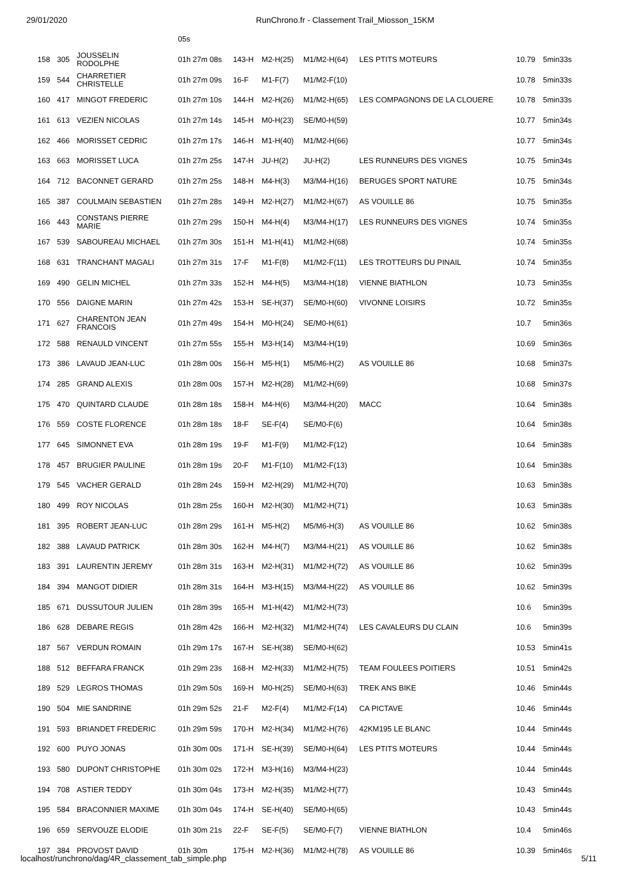29/01/2020 RunChrono.fr - Classement Trail_Miosson_15KM
| | | | 05s | | | | | | |
| 158 | 305 | JOUSSELIN RODOLPHE | 01h 27m 08s | 143-H | M2-H(25) | M1/M2-H(64) | LES PTITS MOTEURS | 10.79 | 5min33s |
| 159 | 544 | CHARRETIER CHRISTELLE | 01h 27m 09s | 16-F | M1-F(7) | M1/M2-F(10) | | 10.78 | 5min33s |
| 160 | 417 | MINGOT FREDERIC | 01h 27m 10s | 144-H | M2-H(26) | M1/M2-H(65) | LES COMPAGNONS DE LA CLOUERE | 10.78 | 5min33s |
| 161 | 613 | VEZIEN NICOLAS | 01h 27m 14s | 145-H | M0-H(23) | SE/M0-H(59) | | 10.77 | 5min34s |
| 162 | 466 | MORISSET CEDRIC | 01h 27m 17s | 146-H | M1-H(40) | M1/M2-H(66) | | 10.77 | 5min34s |
| 163 | 663 | MORISSET LUCA | 01h 27m 25s | 147-H | JU-H(2) | JU-H(2) | LES RUNNEURS DES VIGNES | 10.75 | 5min34s |
| 164 | 712 | BACONNET GERARD | 01h 27m 25s | 148-H | M4-H(3) | M3/M4-H(16) | BERUGES SPORT NATURE | 10.75 | 5min34s |
| 165 | 387 | COULMAIN SEBASTIEN | 01h 27m 28s | 149-H | M2-H(27) | M1/M2-H(67) | AS VOUILLE 86 | 10.75 | 5min35s |
| 166 | 443 | CONSTANS PIERRE MARIE | 01h 27m 29s | 150-H | M4-H(4) | M3/M4-H(17) | LES RUNNEURS DES VIGNES | 10.74 | 5min35s |
| 167 | 539 | SABOUREAU MICHAEL | 01h 27m 30s | 151-H | M1-H(41) | M1/M2-H(68) | | 10.74 | 5min35s |
| 168 | 631 | TRANCHANT MAGALI | 01h 27m 31s | 17-F | M1-F(8) | M1/M2-F(11) | LES TROTTEURS DU PINAIL | 10.74 | 5min35s |
| 169 | 490 | GELIN MICHEL | 01h 27m 33s | 152-H | M4-H(5) | M3/M4-H(18) | VIENNE BIATHLON | 10.73 | 5min35s |
| 170 | 556 | DAIGNE MARIN | 01h 27m 42s | 153-H | SE-H(37) | SE/M0-H(60) | VIVONNE LOISIRS | 10.72 | 5min35s |
| 171 | 627 | CHARENTON JEAN FRANCOIS | 01h 27m 49s | 154-H | M0-H(24) | SE/M0-H(61) | | 10.7 | 5min36s |
| 172 | 588 | RENAULD VINCENT | 01h 27m 55s | 155-H | M3-H(14) | M3/M4-H(19) | | 10.69 | 5min36s |
| 173 | 386 | LAVAUD JEAN-LUC | 01h 28m 00s | 156-H | M5-H(1) | M5/M6-H(2) | AS VOUILLE 86 | 10.68 | 5min37s |
| 174 | 285 | GRAND ALEXIS | 01h 28m 00s | 157-H | M2-H(28) | M1/M2-H(69) | | 10.68 | 5min37s |
| 175 | 470 | QUINTARD CLAUDE | 01h 28m 18s | 158-H | M4-H(6) | M3/M4-H(20) | MACC | 10.64 | 5min38s |
| 176 | 559 | COSTE FLORENCE | 01h 28m 18s | 18-F | SE-F(4) | SE/M0-F(6) | | 10.64 | 5min38s |
| 177 | 645 | SIMONNET EVA | 01h 28m 19s | 19-F | M1-F(9) | M1/M2-F(12) | | 10.64 | 5min38s |
| 178 | 457 | BRUGIER PAULINE | 01h 28m 19s | 20-F | M1-F(10) | M1/M2-F(13) | | 10.64 | 5min38s |
| 179 | 545 | VACHER GERALD | 01h 28m 24s | 159-H | M2-H(29) | M1/M2-H(70) | | 10.63 | 5min38s |
| 180 | 499 | ROY NICOLAS | 01h 28m 25s | 160-H | M2-H(30) | M1/M2-H(71) | | 10.63 | 5min38s |
| 181 | 395 | ROBERT JEAN-LUC | 01h 28m 29s | 161-H | M5-H(2) | M5/M6-H(3) | AS VOUILLE 86 | 10.62 | 5min38s |
| 182 | 388 | LAVAUD PATRICK | 01h 28m 30s | 162-H | M4-H(7) | M3/M4-H(21) | AS VOUILLE 86 | 10.62 | 5min38s |
| 183 | 391 | LAURENTIN JEREMY | 01h 28m 31s | 163-H | M2-H(31) | M1/M2-H(72) | AS VOUILLE 86 | 10.62 | 5min39s |
| 184 | 394 | MANGOT DIDIER | 01h 28m 31s | 164-H | M3-H(15) | M3/M4-H(22) | AS VOUILLE 86 | 10.62 | 5min39s |
| 185 | 671 | DUSSUTOUR JULIEN | 01h 28m 39s | 165-H | M1-H(42) | M1/M2-H(73) | | 10.6 | 5min39s |
| 186 | 628 | DEBARE REGIS | 01h 28m 42s | 166-H | M2-H(32) | M1/M2-H(74) | LES CAVALEURS DU CLAIN | 10.6 | 5min39s |
| 187 | 567 | VERDUN ROMAIN | 01h 29m 17s | 167-H | SE-H(38) | SE/M0-H(62) | | 10.53 | 5min41s |
| 188 | 512 | BEFFARA FRANCK | 01h 29m 23s | 168-H | M2-H(33) | M1/M2-H(75) | TEAM FOULEES POITIERS | 10.51 | 5min42s |
| 189 | 529 | LEGROS THOMAS | 01h 29m 50s | 169-H | M0-H(25) | SE/M0-H(63) | TREK ANS BIKE | 10.46 | 5min44s |
| 190 | 504 | MIE SANDRINE | 01h 29m 52s | 21-F | M2-F(4) | M1/M2-F(14) | CA PICTAVE | 10.46 | 5min44s |
| 191 | 593 | BRIANDET FREDERIC | 01h 29m 59s | 170-H | M2-H(34) | M1/M2-H(76) | 42KM195 LE BLANC | 10.44 | 5min44s |
| 192 | 600 | PUYO JONAS | 01h 30m 00s | 171-H | SE-H(39) | SE/M0-H(64) | LES PTITS MOTEURS | 10.44 | 5min44s |
| 193 | 580 | DUPONT CHRISTOPHE | 01h 30m 02s | 172-H | M3-H(16) | M3/M4-H(23) | | 10.44 | 5min44s |
| 194 | 708 | ASTIER TEDDY | 01h 30m 04s | 173-H | M2-H(35) | M1/M2-H(77) | | 10.43 | 5min44s |
| 195 | 584 | BRACONNIER MAXIME | 01h 30m 04s | 174-H | SE-H(40) | SE/M0-H(65) | | 10.43 | 5min44s |
| 196 | 659 | SERVOUZE ELODIE | 01h 30m 21s | 22-F | SE-F(5) | SE/M0-F(7) | VIENNE BIATHLON | 10.4 | 5min46s |
| 197 | 384 | PROVOST DAVID | 01h 30m | 175-H | M2-H(36) | M1/M2-H(78) | AS VOUILLE 86 | 10.39 | 5min46s |
localhost/runchrono/dag/4R_classement_tab_simple.php 5/11